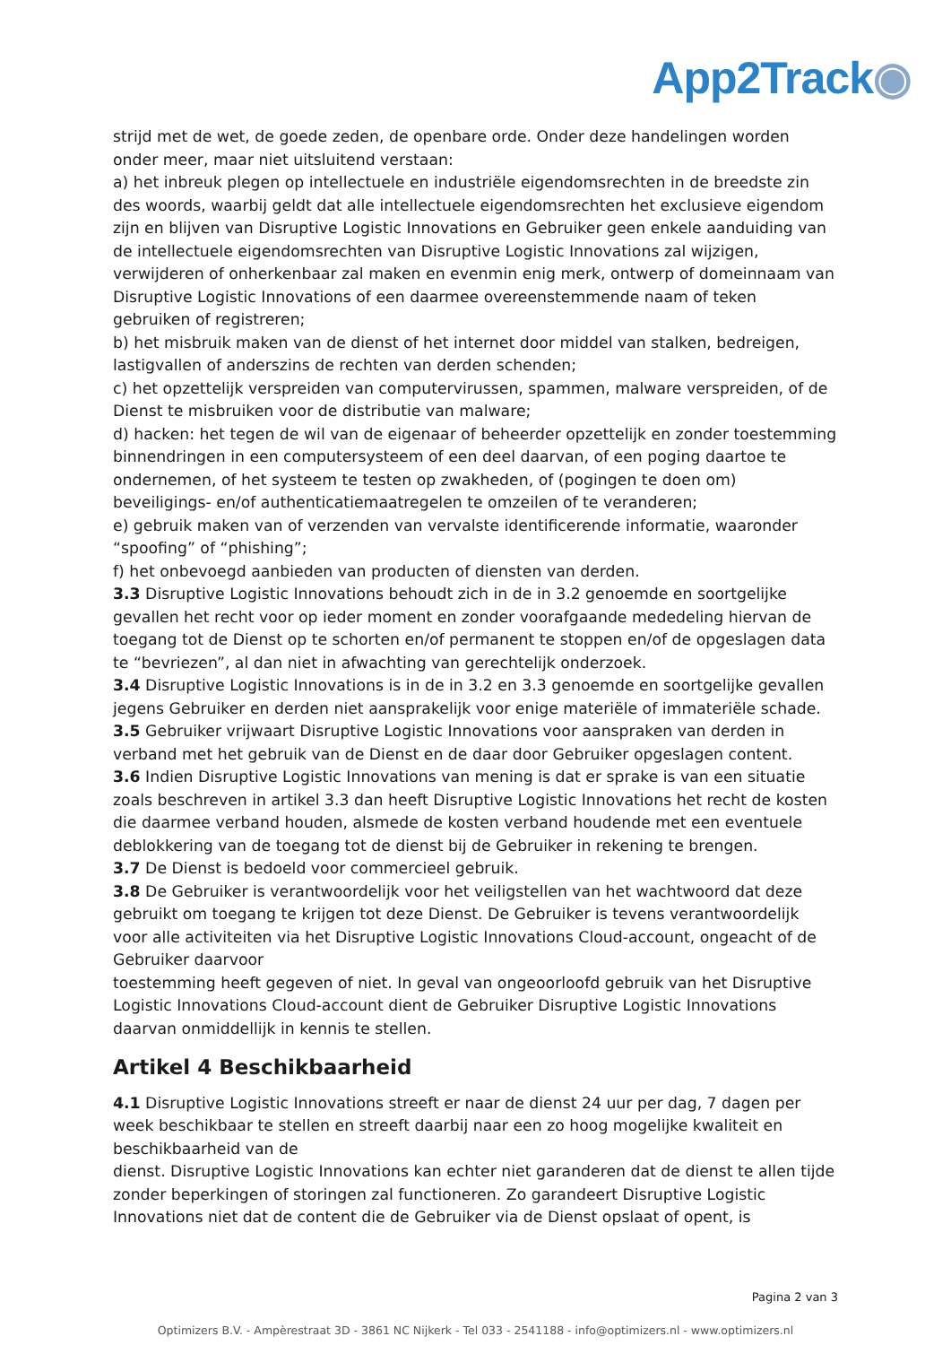App2Track◉
strijd met de wet, de goede zeden, de openbare orde. Onder deze handelingen worden onder meer, maar niet uitsluitend verstaan:
a) het inbreuk plegen op intellectuele en industriële eigendomsrechten in de breedste zin des woords, waarbij geldt dat alle intellectuele eigendomsrechten het exclusieve eigendom zijn en blijven van Disruptive Logistic Innovations en Gebruiker geen enkele aanduiding van de intellectuele eigendomsrechten van Disruptive Logistic Innovations zal wijzigen, verwijderen of onherkenbaar zal maken en evenmin enig merk, ontwerp of domeinnaam van Disruptive Logistic Innovations of een daarmee overeenstemmende naam of teken gebruiken of registreren;
b) het misbruik maken van de dienst of het internet door middel van stalken, bedreigen, lastigvallen of anderszins de rechten van derden schenden;
c) het opzettelijk verspreiden van computervirussen, spammen, malware verspreiden, of de Dienst te misbruiken voor de distributie van malware;
d) hacken: het tegen de wil van de eigenaar of beheerder opzettelijk en zonder toestemming binnendringen in een computersysteem of een deel daarvan, of een poging daartoe te ondernemen, of het systeem te testen op zwakheden, of (pogingen te doen om) beveiligings- en/of authenticatiemaatregelen te omzeilen of te veranderen;
e) gebruik maken van of verzenden van vervalste identificerende informatie, waaronder “spoofing” of “phishing”;
f) het onbevoegd aanbieden van producten of diensten van derden.
3.3 Disruptive Logistic Innovations behoudt zich in de in 3.2 genoemde en soortgelijke gevallen het recht voor op ieder moment en zonder voorafgaande mededeling hiervan de toegang tot de Dienst op te schorten en/of permanent te stoppen en/of de opgeslagen data te “bevriezen”, al dan niet in afwachting van gerechtelijk onderzoek.
3.4 Disruptive Logistic Innovations is in de in 3.2 en 3.3 genoemde en soortgelijke gevallen jegens Gebruiker en derden niet aansprakelijk voor enige materiële of immateriële schade.
3.5 Gebruiker vrijwaart Disruptive Logistic Innovations voor aanspraken van derden in verband met het gebruik van de Dienst en de daar door Gebruiker opgeslagen content.
3.6 Indien Disruptive Logistic Innovations van mening is dat er sprake is van een situatie zoals beschreven in artikel 3.3 dan heeft Disruptive Logistic Innovations het recht de kosten die daarmee verband houden, alsmede de kosten verband houdende met een eventuele deblokkering van de toegang tot de dienst bij de Gebruiker in rekening te brengen.
3.7 De Dienst is bedoeld voor commercieel gebruik.
3.8 De Gebruiker is verantwoordelijk voor het veiligstellen van het wachtwoord dat deze gebruikt om toegang te krijgen tot deze Dienst. De Gebruiker is tevens verantwoordelijk voor alle activiteiten via het Disruptive Logistic Innovations Cloud-account, ongeacht of de Gebruiker daarvoor
toestemming heeft gegeven of niet. In geval van ongeoorloofd gebruik van het Disruptive Logistic Innovations Cloud-account dient de Gebruiker Disruptive Logistic Innovations daarvan onmiddellijk in kennis te stellen.
Artikel 4 Beschikbaarheid
4.1 Disruptive Logistic Innovations streeft er naar de dienst 24 uur per dag, 7 dagen per week beschikbaar te stellen en streeft daarbij naar een zo hoog mogelijke kwaliteit en beschikbaarheid van de
dienst. Disruptive Logistic Innovations kan echter niet garanderen dat de dienst te allen tijde zonder beperkingen of storingen zal functioneren. Zo garandeert Disruptive Logistic Innovations niet dat de content die de Gebruiker via de Dienst opslaat of opent, is
Pagina 2 van 3
Optimizers B.V. - Ampèrestraat 3D - 3861 NC Nijkerk - Tel 033 - 2541188 - info@optimizers.nl - www.optimizers.nl